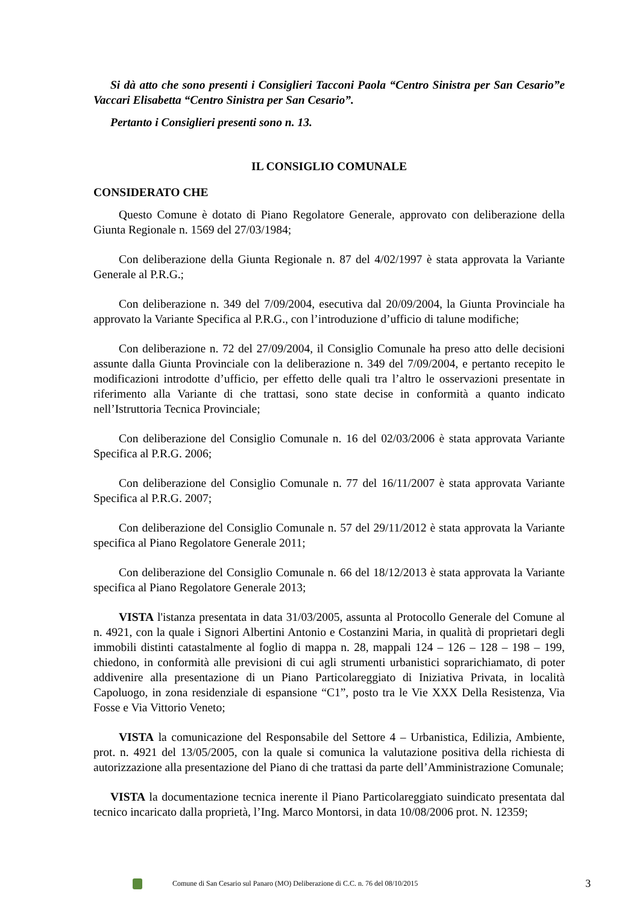Si dà atto che sono presenti i Consiglieri Tacconi Paola “Centro Sinistra per San Cesario”e Vaccari Elisabetta “Centro Sinistra per San Cesario”.
Pertanto i Consiglieri presenti sono n. 13.
IL CONSIGLIO COMUNALE
CONSIDERATO CHE
Questo Comune è dotato di Piano Regolatore Generale, approvato con deliberazione della Giunta Regionale n. 1569 del 27/03/1984;
Con deliberazione della Giunta Regionale n. 87 del 4/02/1997 è stata approvata la Variante Generale al P.R.G.;
Con deliberazione n. 349 del 7/09/2004, esecutiva dal 20/09/2004, la Giunta Provinciale ha approvato la Variante Specifica al P.R.G., con l’introduzione d’ufficio di talune modifiche;
Con deliberazione n. 72 del 27/09/2004, il Consiglio Comunale ha preso atto delle decisioni assunte dalla Giunta Provinciale con la deliberazione n. 349 del 7/09/2004, e pertanto recepito le modificazioni introdotte d’ufficio, per effetto delle quali tra l’altro le osservazioni presentate in riferimento alla Variante di che trattasi, sono state decise in conformità a quanto indicato nell’Istruttoria Tecnica Provinciale;
Con deliberazione del Consiglio Comunale n. 16 del 02/03/2006 è stata approvata Variante Specifica al P.R.G. 2006;
Con deliberazione del Consiglio Comunale n. 77 del 16/11/2007 è stata approvata Variante Specifica al P.R.G. 2007;
Con deliberazione del Consiglio Comunale n. 57 del 29/11/2012 è stata approvata la Variante specifica al Piano Regolatore Generale 2011;
Con deliberazione del Consiglio Comunale n. 66 del 18/12/2013 è stata approvata la Variante specifica al Piano Regolatore Generale 2013;
VISTA l'istanza presentata in data 31/03/2005, assunta al Protocollo Generale del Comune al n. 4921, con la quale i Signori Albertini Antonio e Costanzini Maria, in qualità di proprietari degli immobili distinti catastalmente al foglio di mappa n. 28, mappali 124 – 126 – 128 – 198 – 199, chiedono, in conformità alle previsioni di cui agli strumenti urbanistici soprarichiamato, di poter addivenire alla presentazione di un Piano Particolareggiato di Iniziativa Privata, in località Capoluogo, in zona residenziale di espansione “C1”, posto tra le Vie XXX Della Resistenza, Via Fosse e Via Vittorio Veneto;
VISTA la comunicazione del Responsabile del Settore 4 – Urbanistica, Edilizia, Ambiente, prot. n. 4921 del 13/05/2005, con la quale si comunica la valutazione positiva della richiesta di autorizzazione alla presentazione del Piano di che trattasi da parte dell’Amministrazione Comunale;
VISTA la documentazione tecnica inerente il Piano Particolareggiato suindicato presentata dal tecnico incaricato dalla proprietà, l’Ing. Marco Montorsi, in data 10/08/2006 prot. N. 12359;
Comune di San Cesario sul Panaro (MO) Deliberazione di C.C. n. 76 del 08/10/2015 3